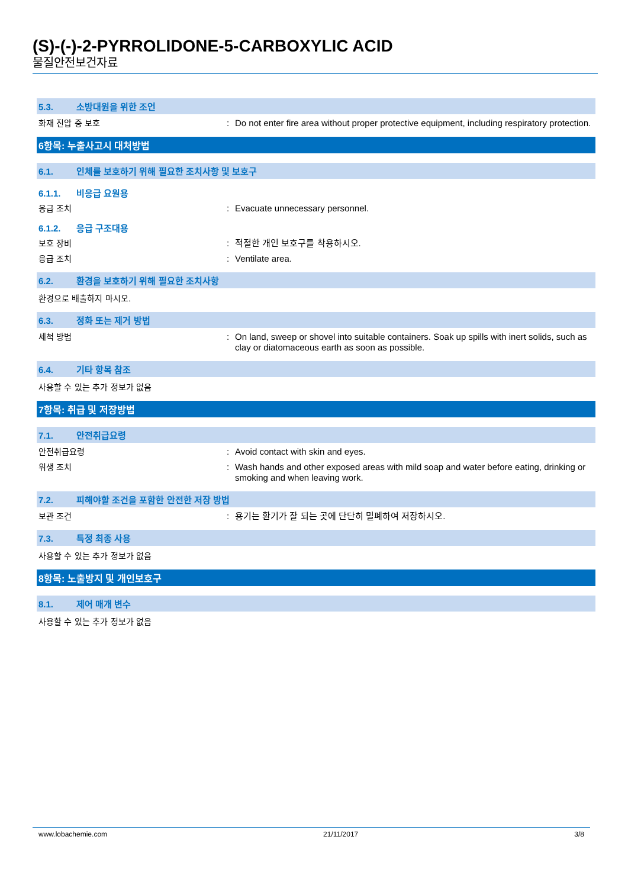(S)-(-)-2-PYRROLIDONE-5-CARBOXYLIC ACID
물질안전보건자료
5.3. 소방대원을 위한 조언
화재 진압 중 보호 : Do not enter fire area without proper protective equipment, including respiratory protection.
6항목: 누출사고시 대처방법
6.1. 인체를 보호하기 위해 필요한 조치사항 및 보호구
6.1.1. 비응급 요원용
응급 조치 : Evacuate unnecessary personnel.
6.1.2. 응급 구조대용
보호 장비 : 적절한 개인 보호구를 착용하시오.
응급 조치 : Ventilate area.
6.2. 환경을 보호하기 위해 필요한 조치사항
환경으로 배출하지 마시오.
6.3. 정화 또는 제거 방법
세척 방법 : On land, sweep or shovel into suitable containers. Soak up spills with inert solids, such as clay or diatomaceous earth as soon as possible.
6.4. 기타 항목 참조
사용할 수 있는 추가 정보가 없음
7항목: 취급 및 저장방법
7.1. 안전취급요령
안전취급요령 : Avoid contact with skin and eyes.
위생 조치 : Wash hands and other exposed areas with mild soap and water before eating, drinking or smoking and when leaving work.
7.2. 피해야할 조건을 포함한 안전한 저장 방법
보관 조건 : 용기는 환기가 잘 되는 곳에 단단히 밀폐하여 저장하시오.
7.3. 특정 최종 사용
사용할 수 있는 추가 정보가 없음
8항목: 노출방지 및 개인보호구
8.1. 제어 매개 변수
사용할 수 있는 추가 정보가 없음
www.lobachemie.com 21/11/2017 3/8